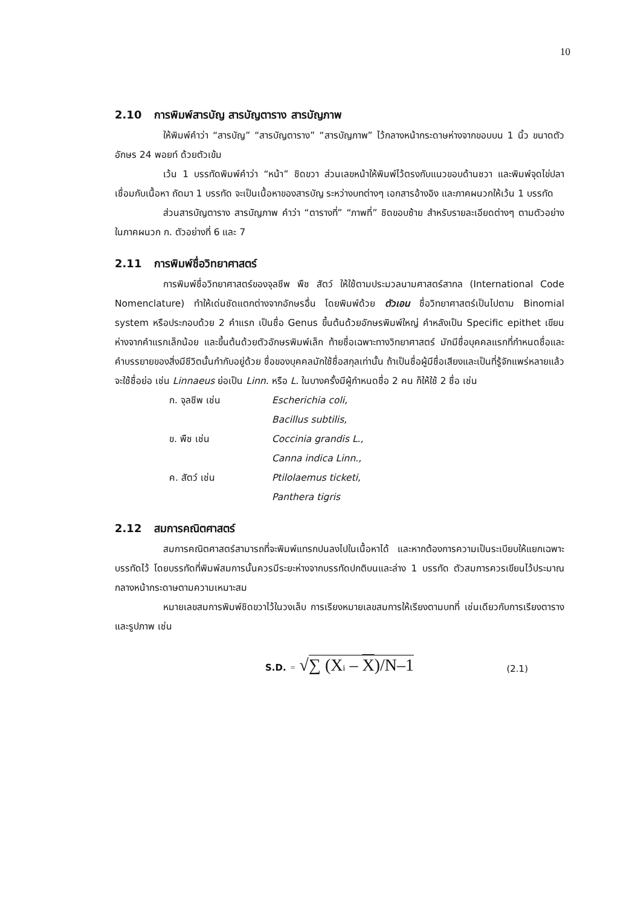10
2.10 การพิมพ์สารบัญ สารบัญตาราง สารบัญภาพ
ให้พิมพ์คำว่า “สารบัญ” “สารบัญตาราง” “สารบัญภาพ” ไว้กลางหน้ากระดาษห่างจากขอบบน 1 นิ้ว ขนาดตัวอักษร 24 พอยท์ ด้วยตัวเข้ม
เว้น 1 บรรทัดพิมพ์คำว่า “หน้า” ชิดขวา ส่วนเลขหน้าให้พิมพ์ไว้ตรงกับแนวขอบด้านชวา และพิมพ์จุดไข่ปลาเชื่อมกับเนื้อหา ถัดมา 1 บรรทัด จะเป็นเนื้อหาของสารบัญ ระหว่างบทต่างๆ เอกสารอ้างอิง และภาคผนวกให้เว้น 1 บรรทัด
ส่วนสารบัญตาราง สารบัญภาพ คำว่า “ตารางที่” “ภาพที่” ชิดขอบซ้าย สำหรับรายละเอียดต่างๆ ตามตัวอย่างในภาคผนวก ก. ตัวอย่างที่ 6 และ 7
2.11 การพิมพ์ชื่อวิทยาศาสตร์
การพิมพ์ชื่อวิทยาศาสตร์ของจุลชีพ พืช สัตว์ ให้ใช้ตามประมวลนามศาสตร์สากล (International Code Nomenclature) ทำให้เด่นชัดแตกต่างจากอักษรอื่น โดยพิมพ์ด้วย ตัวเอน ชื่อวิทยาศาสตร์เป็นไปตาม Binomial system หรือประกอบด้วย 2 คำแรก เป็นชื่อ Genus ขึ้นต้นด้วยอักษรพิมพ์ใหญ่ คำหลังเป็น Specific epithet เขียนห่างจากคำแรกเล็กน้อย และขึ้นต้นด้วยตัวอักษรพิมพ์เล็ก ท้ายชื่อเฉพาะทางวิทยาศาสตร์ มักมีชื่อบุคคลแรกที่กำหนดชื่อและคำบรรยายของสิ่งมีชีวิตนั้นกำกับอยู่ด้วย ชื่อของบุคคลมักใช้ชื่อสกุลเท่านั้น ถ้าเป็นชื่อผู้มีชื่อเสียงและเป็นที่รู้จักแพร่หลายแล้วจะใช้ชื่อย่อ เช่น Linnaeus ย่อเป็น Linn. หรือ L. ในบางครั้งมีผู้กำหนดชื่อ 2 คน ก็ให้ใช้ 2 ชื่อ เช่น
ก. จุลชีพ เช่น Escherichia coli,
Bacillus subtilis,
ข. พืช เช่น Coccinia grandis L.,
Canna indica Linn.,
ค. สัตว์ เช่น Ptilolaemus ticketi,
Panthera tigris
2.12 สมการคณิตศาสตร์
สมการคณิตศาสตร์สามารถที่จะพิมพ์แทรกปนลงไปในเนื้อหาได้ และหากต้องการความเป็นระเบียบให้แยกเฉพาะบรรทัดไว้ โดยบรรทัดที่พิมพ์สมการนั้นควรมีระยะห่างจากบรรทัดปกติบนและล่าง 1 บรรทัด ตัวสมการควรเขียนไว้ประมาณกลางหน้ากระดาษตามความเหมาะสม
หมายเลขสมการพิมพ์ชิดขวาไว้ในวงเล็บ การเรียงหมายเลขสมการให้เรียงตามบทที่ เช่นเดียวกับการเรียงตารางและรูปภาพ เช่น
S.D. = √∑ (Xi – X)/N–1 (2.1)